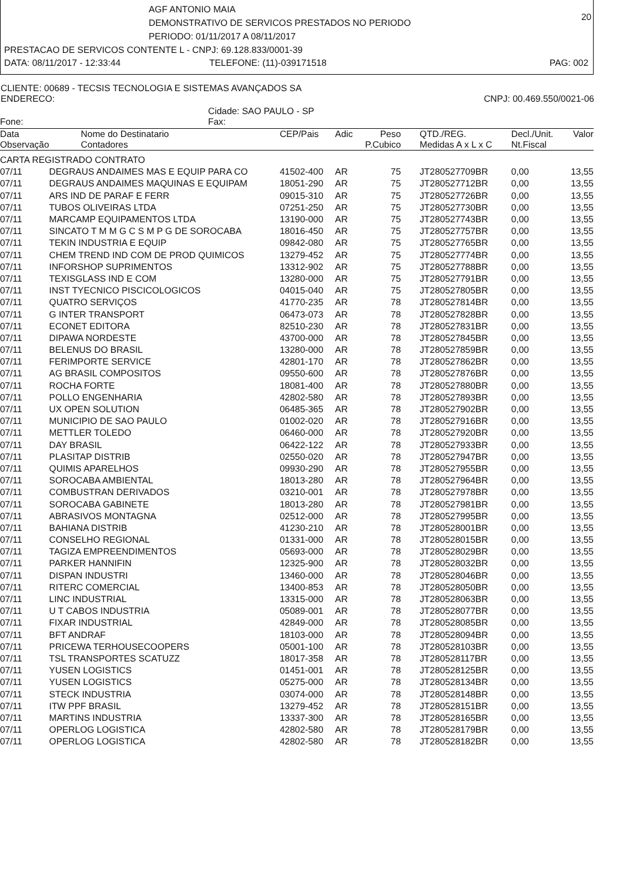AGF ANTONIO MAIA
DEMONSTRATIVO DE SERVICOS PRESTADOS NO PERIODO
20
PERIODO: 01/11/2017 A 08/11/2017
PRESTACAO DE SERVICOS CONTENTE L - CNPJ: 69.128.833/0001-39
DATA: 08/11/2017 - 12:33:44 TELEFONE: (11)-039171518 PAG: 002
CLIENTE: 00689 - TECSIS TECNOLOGIA E SISTEMAS AVANÇADOS SA
ENDERECO: CNPJ: 00.469.550/0021-06
Cidade: SAO PAULO - SP
Fone: Fax:
| Data Observação | Nome do Destinatario Contadores | CEP/Pais | Adic | Peso P.Cubico | QTD./REG. Medidas A x L x C | Decl./Unit. Nt.Fiscal | Valor |
| --- | --- | --- | --- | --- | --- | --- | --- |
| CARTA REGISTRADO CONTRATO | | | | | | | |
| 07/11 | DEGRAUS ANDAIMES MAS E EQUIP PARA CO | 41502-400 | AR | 75 | JT280527709BR | 0,00 | 13,55 |
| 07/11 | DEGRAUS ANDAIMES MAQUINAS E EQUIPAM | 18051-290 | AR | 75 | JT280527712BR | 0,00 | 13,55 |
| 07/11 | ARS IND DE PARAF E FERR | 09015-310 | AR | 75 | JT280527726BR | 0,00 | 13,55 |
| 07/11 | TUBOS OLIVEIRAS LTDA | 07251-250 | AR | 75 | JT280527730BR | 0,00 | 13,55 |
| 07/11 | MARCAMP EQUIPAMENTOS LTDA | 13190-000 | AR | 75 | JT280527743BR | 0,00 | 13,55 |
| 07/11 | SINCATO T M M G C S M P G DE SOROCABA | 18016-450 | AR | 75 | JT280527757BR | 0,00 | 13,55 |
| 07/11 | TEKIN INDUSTRIA E EQUIP | 09842-080 | AR | 75 | JT280527765BR | 0,00 | 13,55 |
| 07/11 | CHEM TREND IND COM DE PROD QUIMICOS | 13279-452 | AR | 75 | JT280527774BR | 0,00 | 13,55 |
| 07/11 | INFORSHOP SUPRIMENTOS | 13312-902 | AR | 75 | JT280527788BR | 0,00 | 13,55 |
| 07/11 | TEXISGLASS IND E COM | 13280-000 | AR | 75 | JT280527791BR | 0,00 | 13,55 |
| 07/11 | INST TYECNICO PISCICOLOGICOS | 04015-040 | AR | 75 | JT280527805BR | 0,00 | 13,55 |
| 07/11 | QUATRO SERVIÇOS | 41770-235 | AR | 78 | JT280527814BR | 0,00 | 13,55 |
| 07/11 | G INTER TRANSPORT | 06473-073 | AR | 78 | JT280527828BR | 0,00 | 13,55 |
| 07/11 | ECONET EDITORA | 82510-230 | AR | 78 | JT280527831BR | 0,00 | 13,55 |
| 07/11 | DIPAWA NORDESTE | 43700-000 | AR | 78 | JT280527845BR | 0,00 | 13,55 |
| 07/11 | BELENUS DO BRASIL | 13280-000 | AR | 78 | JT280527859BR | 0,00 | 13,55 |
| 07/11 | FERIMPORTE SERVICE | 42801-170 | AR | 78 | JT280527862BR | 0,00 | 13,55 |
| 07/11 | AG BRASIL COMPOSITOS | 09550-600 | AR | 78 | JT280527876BR | 0,00 | 13,55 |
| 07/11 | ROCHA FORTE | 18081-400 | AR | 78 | JT280527880BR | 0,00 | 13,55 |
| 07/11 | POLLO ENGENHARIA | 42802-580 | AR | 78 | JT280527893BR | 0,00 | 13,55 |
| 07/11 | UX OPEN SOLUTION | 06485-365 | AR | 78 | JT280527902BR | 0,00 | 13,55 |
| 07/11 | MUNICIPIO DE SAO PAULO | 01002-020 | AR | 78 | JT280527916BR | 0,00 | 13,55 |
| 07/11 | METTLER TOLEDO | 06460-000 | AR | 78 | JT280527920BR | 0,00 | 13,55 |
| 07/11 | DAY BRASIL | 06422-122 | AR | 78 | JT280527933BR | 0,00 | 13,55 |
| 07/11 | PLASITAP DISTRIB | 02550-020 | AR | 78 | JT280527947BR | 0,00 | 13,55 |
| 07/11 | QUIMIS APARELHOS | 09930-290 | AR | 78 | JT280527955BR | 0,00 | 13,55 |
| 07/11 | SOROCABA AMBIENTAL | 18013-280 | AR | 78 | JT280527964BR | 0,00 | 13,55 |
| 07/11 | COMBUSTRAN DERIVADOS | 03210-001 | AR | 78 | JT280527978BR | 0,00 | 13,55 |
| 07/11 | SOROCABA GABINETE | 18013-280 | AR | 78 | JT280527981BR | 0,00 | 13,55 |
| 07/11 | ABRASIVOS MONTAGNA | 02512-000 | AR | 78 | JT280527995BR | 0,00 | 13,55 |
| 07/11 | BAHIANA DISTRIB | 41230-210 | AR | 78 | JT280528001BR | 0,00 | 13,55 |
| 07/11 | CONSELHO REGIONAL | 01331-000 | AR | 78 | JT280528015BR | 0,00 | 13,55 |
| 07/11 | TAGIZA EMPREENDIMENTOS | 05693-000 | AR | 78 | JT280528029BR | 0,00 | 13,55 |
| 07/11 | PARKER HANNIFIN | 12325-900 | AR | 78 | JT280528032BR | 0,00 | 13,55 |
| 07/11 | DISPAN INDUSTRI | 13460-000 | AR | 78 | JT280528046BR | 0,00 | 13,55 |
| 07/11 | RITERC COMERCIAL | 13400-853 | AR | 78 | JT280528050BR | 0,00 | 13,55 |
| 07/11 | LINC INDUSTRIAL | 13315-000 | AR | 78 | JT280528063BR | 0,00 | 13,55 |
| 07/11 | U T CABOS INDUSTRIA | 05089-001 | AR | 78 | JT280528077BR | 0,00 | 13,55 |
| 07/11 | FIXAR INDUSTRIAL | 42849-000 | AR | 78 | JT280528085BR | 0,00 | 13,55 |
| 07/11 | BFT ANDRAF | 18103-000 | AR | 78 | JT280528094BR | 0,00 | 13,55 |
| 07/11 | PRICEWA TERHOUSECOOPERS | 05001-100 | AR | 78 | JT280528103BR | 0,00 | 13,55 |
| 07/11 | TSL TRANSPORTES SCATUZZ | 18017-358 | AR | 78 | JT280528117BR | 0,00 | 13,55 |
| 07/11 | YUSEN LOGISTICS | 01451-001 | AR | 78 | JT280528125BR | 0,00 | 13,55 |
| 07/11 | YUSEN LOGISTICS | 05275-000 | AR | 78 | JT280528134BR | 0,00 | 13,55 |
| 07/11 | STECK INDUSTRIA | 03074-000 | AR | 78 | JT280528148BR | 0,00 | 13,55 |
| 07/11 | ITW PPF BRASIL | 13279-452 | AR | 78 | JT280528151BR | 0,00 | 13,55 |
| 07/11 | MARTINS INDUSTRIA | 13337-300 | AR | 78 | JT280528165BR | 0,00 | 13,55 |
| 07/11 | OPERLOG LOGISTICA | 42802-580 | AR | 78 | JT280528179BR | 0,00 | 13,55 |
| 07/11 | OPERLOG LOGISTICA | 42802-580 | AR | 78 | JT280528182BR | 0,00 | 13,55 |